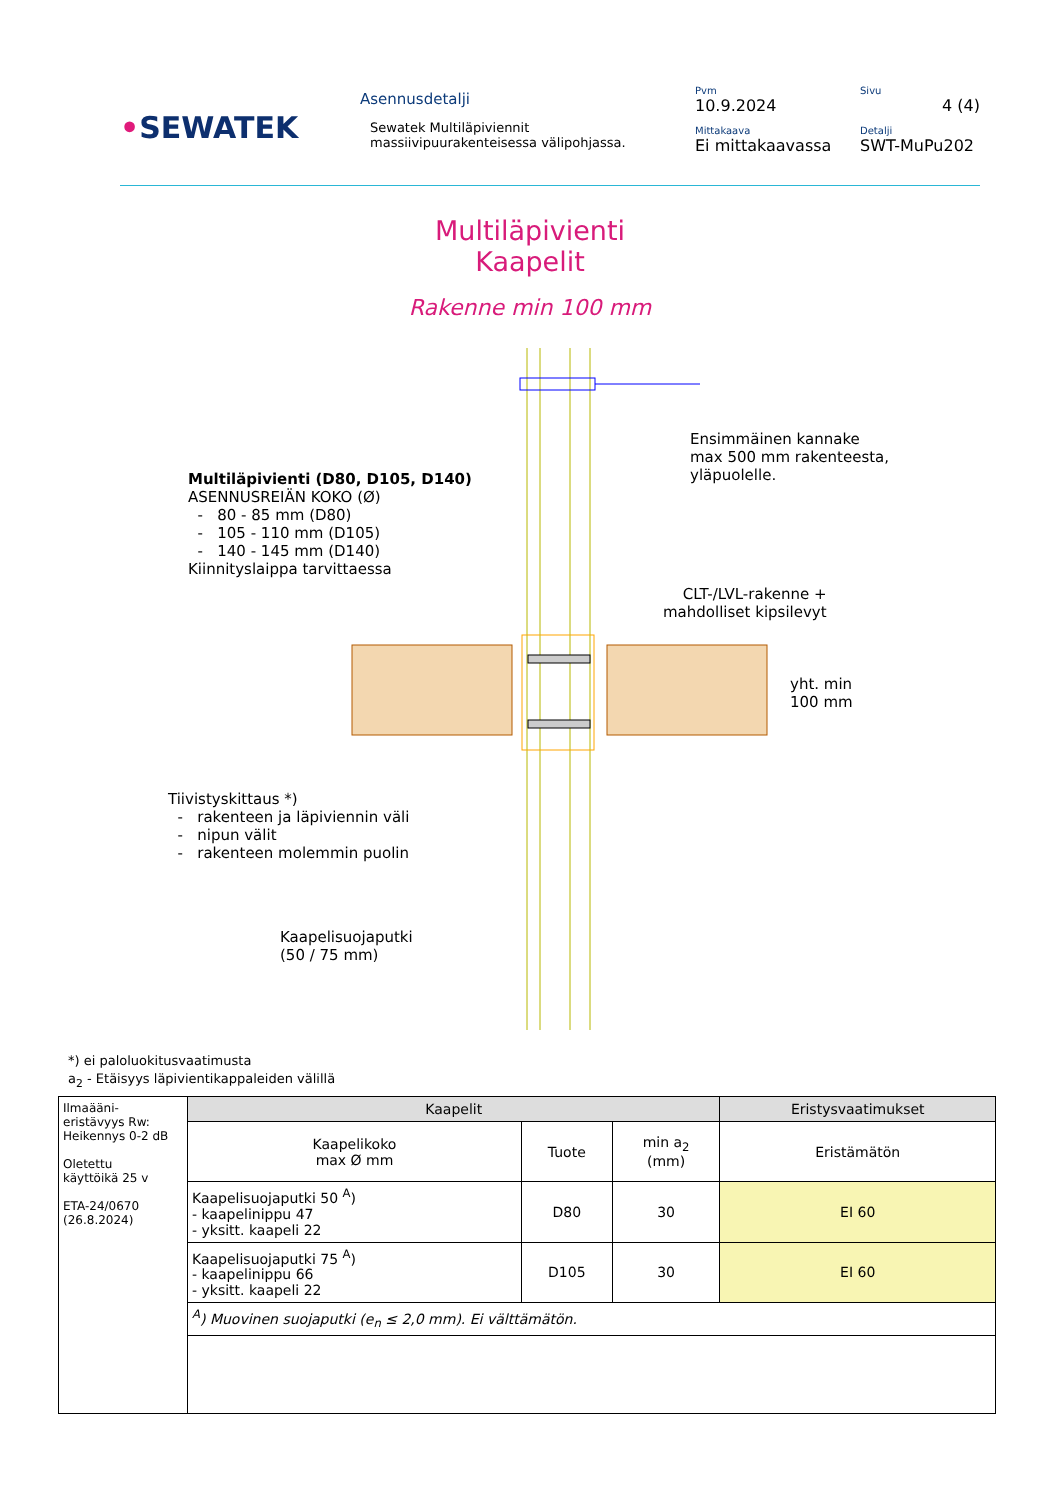•SEWATEK
Asennusdetalji
Sewatek Multiläpiviennit
massiivipuurakenteisessa välipohjassa.
Pvm
10.9.2024
Mittakaava
Ei mittakaavassa
Sivu
4 (4)
Detalji
SWT-MuPu202
Multiläpivienti
Kaapelit
Rakenne min 100 mm
Ensimmäinen kannake
max 500 mm rakenteesta,
yläpuolelle.
Multiläpivienti (D80, D105, D140)
ASENNUSREIÄN KOKO (Ø)
- 80 - 85 mm (D80)
- 105 - 110 mm (D105)
- 140 - 145 mm (D140)
Kiinnityslaippa tarvittaessa
CLT-/LVL-rakenne +
mahdolliset kipsilevyt
yht. min
100 mm
Tiivistyskittaus *)
- rakenteen ja läpiviennin väli
- nipun välit
- rakenteen molemmin puolin
Kaapelisuojaputki
(50 / 75 mm)
*) ei paloluokitusvaatimusta
a<sub>2</sub> - Etäisyys läpivientikappaleiden välillä
| Ilmaääni- eristävyys Rw: Heikennys 0-2 dB Oletettu käyttöikä 25 v ETA-24/0670 (26.8.2024) | Kaapelit | | | Eristysvaatimukset |
| | Kaapelikoko max Ø mm | Tuote | min a<sub>2</sub> (mm) | Eristämätön |
| | Kaapelisuojaputki 50 <sup>A</sup>) - kaapelinippu 47 - yksitt. kaapeli 22 | D80 | 30 | EI 60 |
| | Kaapelisuojaputki 75 <sup>A</sup>) - kaapelinippu 66 - yksitt. kaapeli 22 | D105 | 30 | EI 60 |
| | <sup>A</sup>) Muovinen suojaputki (e<sub>n</sub> ≤ 2,0 mm). Ei välttämätön. | | | |